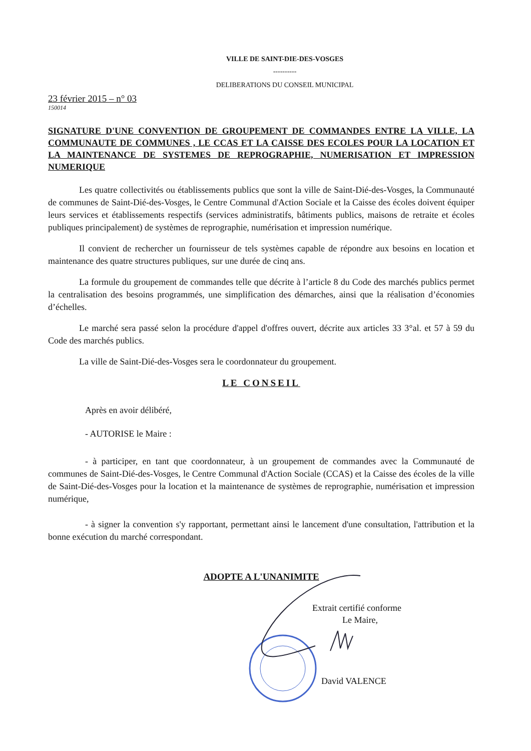VILLE DE SAINT-DIE-DES-VOSGES
----------
DELIBERATIONS DU CONSEIL MUNICIPAL
23 février 2015 – n° 03
150014
SIGNATURE D'UNE CONVENTION DE GROUPEMENT DE COMMANDES ENTRE LA VILLE, LA COMMUNAUTE DE COMMUNES , LE CCAS ET LA CAISSE DES ECOLES POUR LA LOCATION ET LA MAINTENANCE DE SYSTEMES DE REPROGRAPHIE, NUMERISATION ET IMPRESSION NUMERIQUE
Les quatre collectivités ou établissements publics que sont la ville de Saint-Dié-des-Vosges, la Communauté de communes de Saint-Dié-des-Vosges, le Centre Communal d'Action Sociale et la Caisse des écoles doivent équiper leurs services et établissements respectifs (services administratifs, bâtiments publics, maisons de retraite et écoles publiques principalement) de systèmes de reprographie, numérisation et impression numérique.
Il convient de rechercher un fournisseur de tels systèmes capable de répondre aux besoins en location et maintenance des quatre structures publiques, sur une durée de cinq ans.
La formule du groupement de commandes telle que décrite à l’article 8 du Code des marchés publics permet la centralisation des besoins programmés, une simplification des démarches, ainsi que la réalisation d’économies d’échelles.
Le marché sera passé selon la procédure d'appel d'offres ouvert, décrite aux articles 33 3°al. et 57 à 59 du Code des marchés publics.
La ville de Saint-Dié-des-Vosges sera le coordonnateur du groupement.
LE CONSEIL
Après en avoir délibéré,
- AUTORISE le Maire :
- à participer, en tant que coordonnateur, à un groupement de commandes avec la Communauté de communes de Saint-Dié-des-Vosges, le Centre Communal d'Action Sociale (CCAS) et la Caisse des écoles de la ville de Saint-Dié-des-Vosges pour la location et la maintenance de systèmes de reprographie, numérisation et impression numérique,
- à signer la convention s'y rapportant, permettant ainsi le lancement d'une consultation, l'attribution et la bonne exécution du marché correspondant.
ADOPTE A L'UNANIMITE
Extrait certifié conforme
Le Maire,
David VALENCE